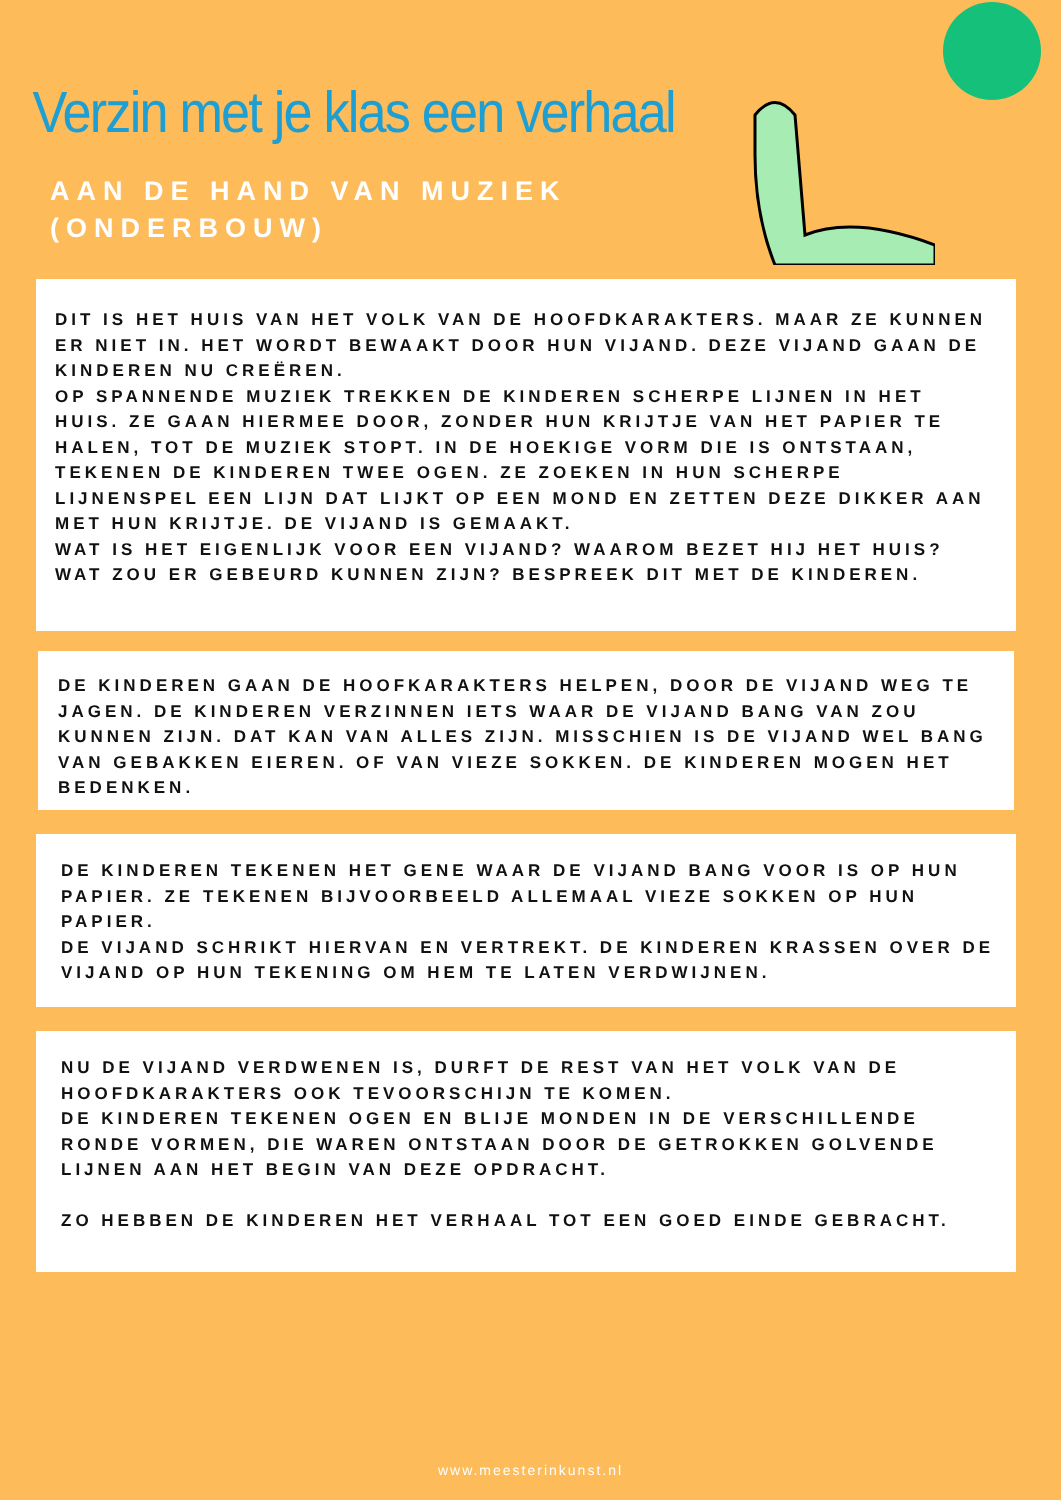Verzin met je klas een verhaal
AAN DE HAND VAN MUZIEK
(ONDERBOUW)
DIT IS HET HUIS VAN HET VOLK VAN DE HOOFDKARAKTERS. MAAR ZE KUNNEN ER NIET IN. HET WORDT BEWAAKT DOOR HUN VIJAND. DEZE VIJAND GAAN DE KINDEREN NU CREËREN.
OP SPANNENDE MUZIEK TREKKEN DE KINDEREN SCHERPE LIJNEN IN HET HUIS. ZE GAAN HIERMEE DOOR, ZONDER HUN KRIJTJE VAN HET PAPIER TE HALEN, TOT DE MUZIEK STOPT. IN DE HOEKIGE VORM DIE IS ONTSTAAN, TEKENEN DE KINDEREN TWEE OGEN. ZE ZOEKEN IN HUN SCHERPE LIJNENSPEL EEN LIJN DAT LIJKT OP EEN MOND EN ZETTEN DEZE DIKKER AAN MET HUN KRIJTJE. DE VIJAND IS GEMAAKT.
WAT IS HET EIGENLIJK VOOR EEN VIJAND? WAAROM BEZET HIJ HET HUIS? WAT ZOU ER GEBEURD KUNNEN ZIJN? BESPREEK DIT MET DE KINDEREN.
DE KINDEREN GAAN DE HOOFKARAKTERS HELPEN, DOOR DE VIJAND WEG TE JAGEN. DE KINDEREN VERZINNEN IETS WAAR DE VIJAND BANG VAN ZOU KUNNEN ZIJN. DAT KAN VAN ALLES ZIJN. MISSCHIEN IS DE VIJAND WEL BANG VAN GEBAKKEN EIEREN. OF VAN VIEZE SOKKEN. DE KINDEREN MOGEN HET BEDENKEN.
DE KINDEREN TEKENEN HET GENE WAAR DE VIJAND BANG VOOR IS OP HUN PAPIER. ZE TEKENEN BIJVOORBEELD ALLEMAAL VIEZE SOKKEN OP HUN PAPIER.
DE VIJAND SCHRIKT HIERVAN EN VERTREKT. DE KINDEREN KRASSEN OVER DE VIJAND OP HUN TEKENING OM HEM TE LATEN VERDWIJNEN.
NU DE VIJAND VERDWENEN IS, DURFT DE REST VAN HET VOLK VAN DE HOOFDKARAKTERS OOK TEVOORSCHIJN TE KOMEN.
DE KINDEREN TEKENEN OGEN EN BLIJE MONDEN IN DE VERSCHILLENDE RONDE VORMEN, DIE WAREN ONTSTAAN DOOR DE GETROKKEN GOLVENDE LIJNEN AAN HET BEGIN VAN DEZE OPDRACHT.
ZO HEBBEN DE KINDEREN HET VERHAAL TOT EEN GOED EINDE GEBRACHT.
www.meesterinkunst.nl